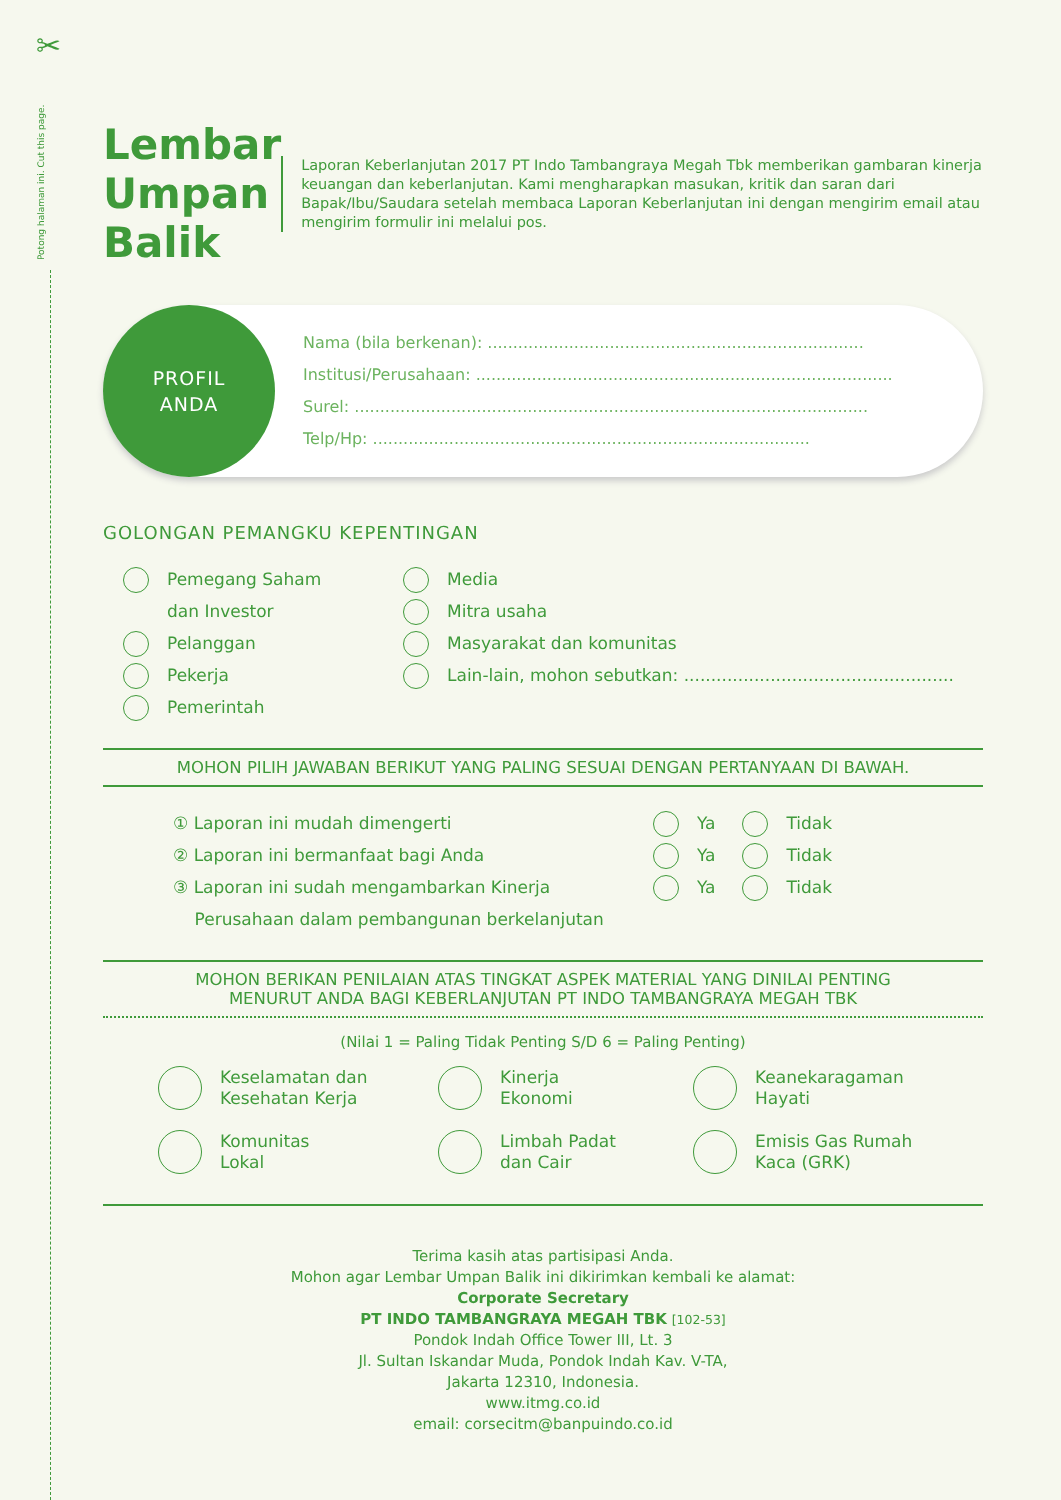Potong halaman ini. Cut this page.
✂
Lembar Umpan Balik
Laporan Keberlanjutan 2017 PT Indo Tambangraya Megah Tbk memberikan gambaran kinerja keuangan dan keberlanjutan. Kami mengharapkan masukan, kritik dan saran dari Bapak/Ibu/Saudara setelah membaca Laporan Keberlanjutan ini dengan mengirim email atau mengirim formulir ini melalui pos.
PROFIL
ANDA
Nama (bila berkenan): ..........................................................................
Institusi/Perusahaan: ..................................................................................
Surel: .....................................................................................................
Telp/Hp: ......................................................................................
GOLONGAN PEMANGKU KEPENTINGAN
Pemegang Saham
dan Investor
Pelanggan
Pekerja
Pemerintah
Media
Mitra usaha
Masyarakat dan komunitas
Lain-lain, mohon sebutkan: ..................................................
MOHON PILIH JAWABAN BERIKUT YANG PALING SESUAI DENGAN PERTANYAAN DI BAWAH.
① Laporan ini mudah dimengerti
② Laporan ini bermanfaat bagi Anda
③ Laporan ini sudah mengambarkan Kinerja
Perusahaan dalam pembangunan berkelanjutan
Ya Tidak
Ya Tidak
Ya Tidak
MOHON BERIKAN PENILAIAN ATAS TINGKAT ASPEK MATERIAL YANG DINILAI PENTING
MENURUT ANDA BAGI KEBERLANJUTAN PT INDO TAMBANGRAYA MEGAH TBK
(Nilai 1 = Paling Tidak Penting S/D 6 = Paling Penting)
Keselamatan dan
Kesehatan Kerja
Kinerja
Ekonomi
Keanekaragaman
Hayati
Komunitas
Lokal
Limbah Padat
dan Cair
Emisis Gas Rumah
Kaca (GRK)
Terima kasih atas partisipasi Anda.
Mohon agar Lembar Umpan Balik ini dikirimkan kembali ke alamat:
Corporate Secretary
PT INDO TAMBANGRAYA MEGAH TBK [102-53]
Pondok Indah Office Tower III, Lt. 3
Jl. Sultan Iskandar Muda, Pondok Indah Kav. V-TA,
Jakarta 12310, Indonesia.
www.itmg.co.id
email: corsecitm@banpuindo.co.id